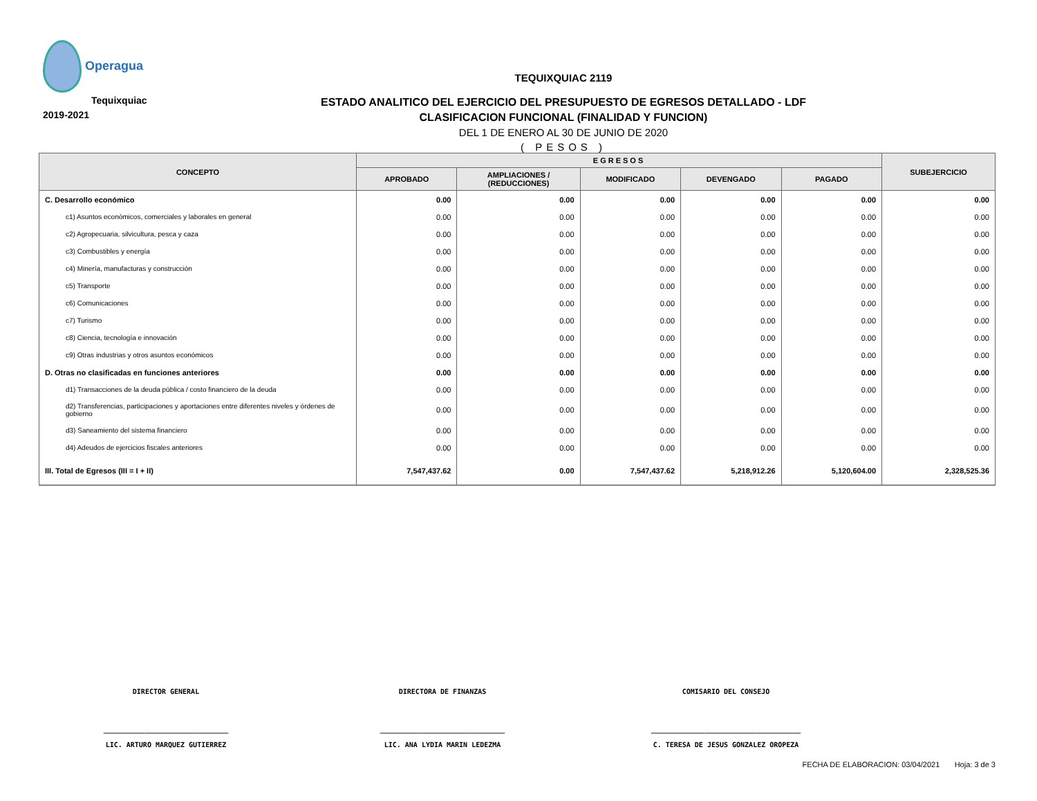Operagua
Tequixquiac 2019-2021
TEQUIXQUIAC 2119
ESTADO ANALITICO DEL EJERCICIO DEL PRESUPUESTO DE EGRESOS DETALLADO - LDF
CLASIFICACION FUNCIONAL (FINALIDAD Y FUNCION)
DEL 1 DE ENERO AL 30 DE JUNIO DE 2020
( PESOS )
| CONCEPTO | EGRESOS | | | | | SUBEJERCICIO |
| --- | --- | --- | --- | --- | --- | --- |
| | APROBADO | AMPLIACIONES / (REDUCCIONES) | MODIFICADO | DEVENGADO | PAGADO | |
| C. Desarrollo económico | 0.00 | 0.00 | 0.00 | 0.00 | 0.00 | 0.00 |
| c1) Asuntos económicos, comerciales y laborales en general | 0.00 | 0.00 | 0.00 | 0.00 | 0.00 | 0.00 |
| c2) Agropecuaria, silvicultura, pesca y caza | 0.00 | 0.00 | 0.00 | 0.00 | 0.00 | 0.00 |
| c3) Combustibles y energía | 0.00 | 0.00 | 0.00 | 0.00 | 0.00 | 0.00 |
| c4) Minería, manufacturas y construcción | 0.00 | 0.00 | 0.00 | 0.00 | 0.00 | 0.00 |
| c5) Transporte | 0.00 | 0.00 | 0.00 | 0.00 | 0.00 | 0.00 |
| c6) Comunicaciones | 0.00 | 0.00 | 0.00 | 0.00 | 0.00 | 0.00 |
| c7) Turismo | 0.00 | 0.00 | 0.00 | 0.00 | 0.00 | 0.00 |
| c8) Ciencia, tecnología e innovación | 0.00 | 0.00 | 0.00 | 0.00 | 0.00 | 0.00 |
| c9) Otras industrias y otros asuntos económicos | 0.00 | 0.00 | 0.00 | 0.00 | 0.00 | 0.00 |
| D. Otras no clasificadas en funciones anteriores | 0.00 | 0.00 | 0.00 | 0.00 | 0.00 | 0.00 |
| d1) Transacciones de la deuda pública / costo financiero de la deuda | 0.00 | 0.00 | 0.00 | 0.00 | 0.00 | 0.00 |
| d2) Transferencias, participaciones y aportaciones entre diferentes niveles y órdenes de gobierno | 0.00 | 0.00 | 0.00 | 0.00 | 0.00 | 0.00 |
| d3) Saneamiento del sistema financiero | 0.00 | 0.00 | 0.00 | 0.00 | 0.00 | 0.00 |
| d4) Adeudos de ejercicios fiscales anteriores | 0.00 | 0.00 | 0.00 | 0.00 | 0.00 | 0.00 |
| III. Total de Egresos (III = I + II) | 7,547,437.62 | 0.00 | 7,547,437.62 | 5,218,912.26 | 5,120,604.00 | 2,328,525.36 |
DIRECTOR GENERAL
______________________________
LIC. ARTURO MARQUEZ GUTIERREZ
DIRECTORA DE FINANZAS
______________________________
LIC. ANA LYDIA MARIN LEDEZMA
COMISARIO DEL CONSEJO
____________________________________
C. TERESA DE JESUS GONZALEZ OROPEZA
FECHA DE ELABORACION: 03/04/2021 Hoja: 3 de 3